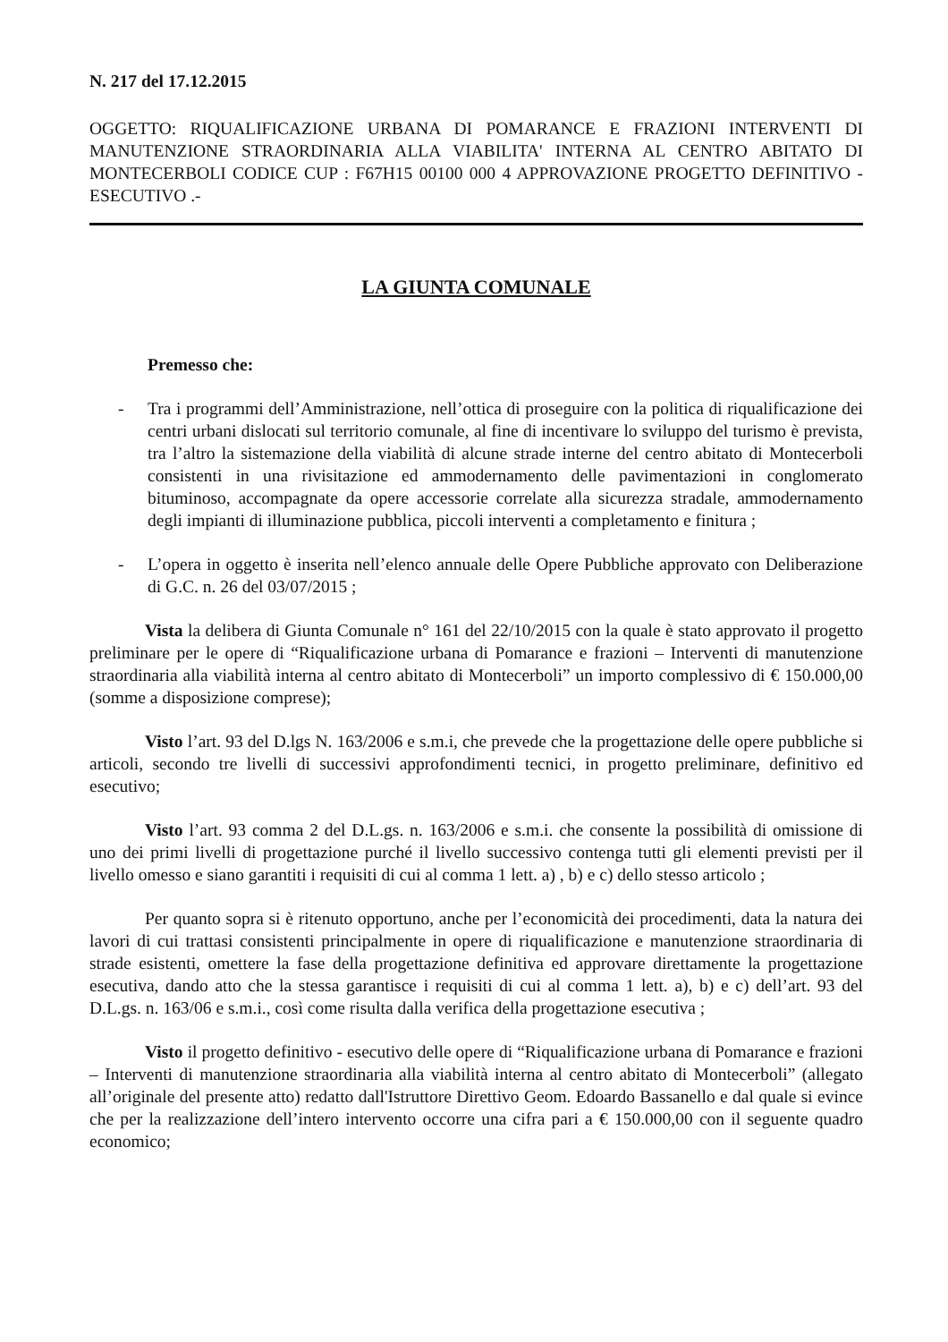N. 217 del 17.12.2015
OGGETTO: RIQUALIFICAZIONE URBANA DI POMARANCE E FRAZIONI INTERVENTI DI MANUTENZIONE STRAORDINARIA ALLA VIABILITA' INTERNA AL CENTRO ABITATO DI MONTECERBOLI CODICE CUP : F67H15 00100 000 4 APPROVAZIONE PROGETTO DEFINITIVO - ESECUTIVO .-
LA GIUNTA COMUNALE
Premesso che:
- Tra i programmi dell’Amministrazione, nell’ottica di proseguire con la politica di riqualificazione dei centri urbani dislocati sul territorio comunale, al fine di incentivare lo sviluppo del turismo è prevista, tra l’altro la sistemazione della viabilità di alcune strade interne del centro abitato di Montecerboli consistenti in una rivisitazione ed ammodernamento delle pavimentazioni in conglomerato bituminoso, accompagnate da opere accessorie correlate alla sicurezza stradale, ammodernamento degli impianti di illuminazione pubblica, piccoli interventi a completamento e finitura ;
- L’opera in oggetto è inserita nell’elenco annuale delle Opere Pubbliche approvato con Deliberazione di G.C. n. 26 del 03/07/2015 ;
Vista la delibera di Giunta Comunale n° 161 del 22/10/2015 con la quale è stato approvato il progetto preliminare per le opere di “Riqualificazione urbana di Pomarance e frazioni – Interventi di manutenzione straordinaria alla viabilità interna al centro abitato di Montecerboli” un importo complessivo di € 150.000,00 (somme a disposizione comprese);
Visto l’art. 93 del D.lgs N. 163/2006 e s.m.i, che prevede che la progettazione delle opere pubbliche si articoli, secondo tre livelli di successivi approfondimenti tecnici, in progetto preliminare, definitivo ed esecutivo;
Visto l’art. 93 comma 2 del D.L.gs. n. 163/2006 e s.m.i. che consente la possibilità di omissione di uno dei primi livelli di progettazione purché il livello successivo contenga tutti gli elementi previsti per il livello omesso e siano garantiti i requisiti di cui al comma 1 lett. a) , b) e c) dello stesso articolo ;
Per quanto sopra si è ritenuto opportuno, anche per l’economicità dei procedimenti, data la natura dei lavori di cui trattasi consistenti principalmente in opere di riqualificazione e manutenzione straordinaria di strade esistenti, omettere la fase della progettazione definitiva ed approvare direttamente la progettazione esecutiva, dando atto che la stessa garantisce i requisiti di cui al comma 1 lett. a), b) e c) dell’art. 93 del D.L.gs. n. 163/06 e s.m.i., così come risulta dalla verifica della progettazione esecutiva ;
Visto il progetto definitivo - esecutivo delle opere di “Riqualificazione urbana di Pomarance e frazioni – Interventi di manutenzione straordinaria alla viabilità interna al centro abitato di Montecerboli” (allegato all’originale del presente atto) redatto dall'Istruttore Direttivo Geom. Edoardo Bassanello e dal quale si evince che per la realizzazione dell’intero intervento occorre una cifra pari a € 150.000,00 con il seguente quadro economico;